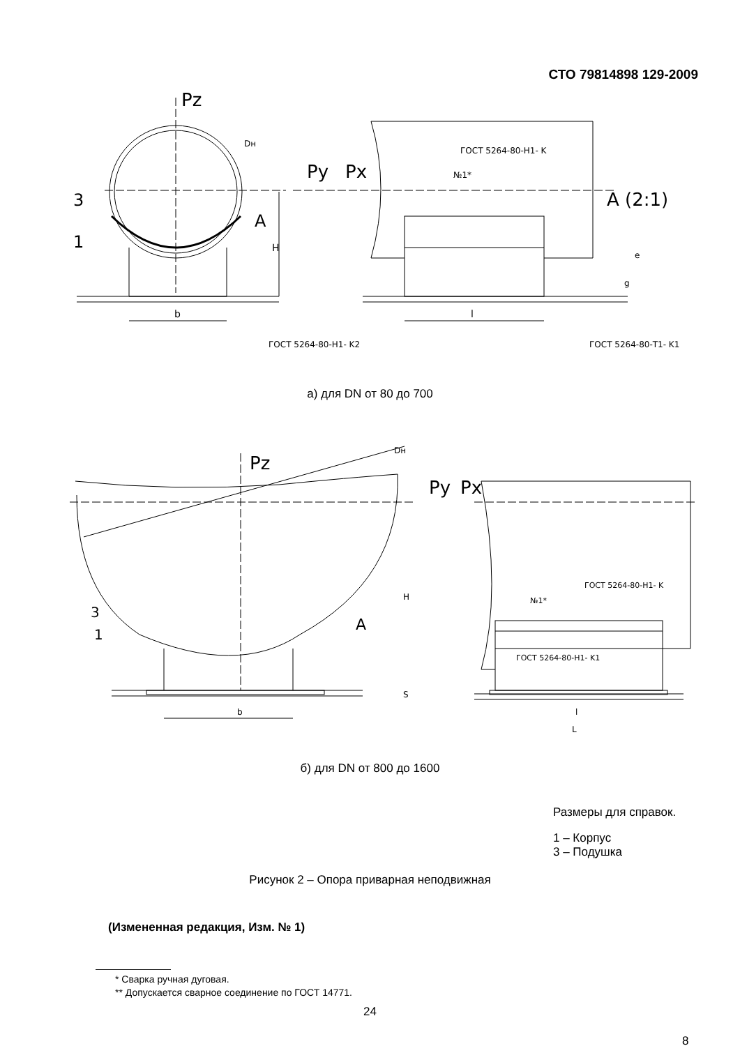СТО 79814898 129-2009
Pz
Dн
Py
Px
3
1
A
H
b
l
ГОСТ 5264-80-Н1- K
№1*
A (2:1)
e
g
ГОСТ 5264-80-Н1- K2
ГОСТ 5264-80-Т1- K1
а) для DN от 80 до 700
Dн
Pz
Py
Px
3
1
A
H
S
b
l
L
ГОСТ 5264-80-Н1- K
№1*
ГОСТ 5264-80-Н1- K1
б) для DN от 800 до 1600
Размеры для справок.
1 – Корпус
3 – Подушка
Рисунок 2 – Опора приварная неподвижная
(Измененная редакция, Изм. № 1)
* Сварка ручная дуговая.
** Допускается сварное соединение по ГОСТ 14771.
24
8